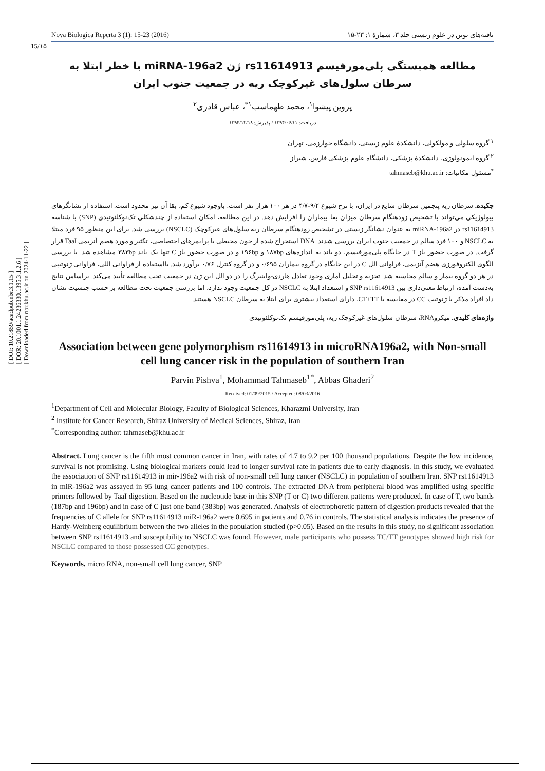[ DOI: 10.21859/acadpub.nbr.3.1.15 ]
[ DOR: 20.1001.1.24236330.1395.3.1.2.6 ]
[ Downloaded from nbr.khu.ac.ir on 2024-11-22 ]
Nova Biologica Reperta 3 (1): 15-23 (2016) یافته‌های نوین در علوم زیستی جلد ۳، شمارهٔ ۱: ۲۳-۱۵
15/۱۵
مطالعه همبستگی پلی‌مورفیسم rs11614913 ژن miRNA-196a2 با خطر ابتلا به سرطان سلول‌های غیرکوچک ریه در جمعیت جنوب ایران
پروین پیشوا<sup>۱</sup>، محمد طهماسب<sup>۱*</sup>، عباس قادری<sup>۲</sup>
دریافت: ۱۳۹۴/۰۶/۱۱ / پذیرش: ۱۳۹۴/۱۲/۱۸
<sup>۱</sup> گروه سلولی و مولکولی، دانشکدهٔ علوم زیستی، دانشگاه خوارزمی، تهران
<sup>۲</sup> گروه ایمونولوژی، دانشکدهٔ پزشکی، دانشگاه علوم پزشکی فارس، شیراز
<sup>*</sup> مسئول مکاتبات: tahmaseb@khu.ac.ir
چکیده. سرطان ریه پنجمین سرطان شایع در ایران، با نرخ شیوع ۹/۲-۴/۷ در هر ۱۰۰ هزار نفر است. باوجود شیوع کم، بقا آن نیز محدود است. استفاده از نشانگرهای بیولوژیکی می‌تواند با تشخیص زودهنگام سرطان میزان بقا بیماران را افزایش دهد. در این مطالعه، امکان استفاده از چندشکلی تک‌نوکلئوتیدی (SNP) با شناسه rs11614913 در miRNA-196a2 به عنوان نشانگر زیستی در تشخیص زودهنگام سرطان ریه سلول‌های غیرکوچک (NSCLC) بررسی شد. برای این منظور ۹۵ فرد مبتلا به NSCLC و ۱۰۰ فرد سالم در جمعیت جنوب ایران بررسی شدند. DNA استخراج شده از خون محیطی یا پرایمرهای اختصاصی، تکثیر و مورد هضم آنزیمی TaaI قرار گرفت. در صورت حضور باز T در جایگاه پلی‌مورفیسم، دو باند به اندازه‌های ۱۸۷bp و ۱۹۶bp و در صورت حضور باز C تنها یک باند ۳۸۳bp مشاهده شد. با بررسی الگوی الکتروفورزی هضم آنزیمی، فراوانی الل C در این جایگاه در گروه بیماران ۰/۶۹۵ و در گروه کنترل ۰/۷۶ برآورد شد. بااستفاده از فراوانی اللی، فراوانی ژنوتیپی در هر دو گروه بیمار و سالم محاسبه شد. تجزیه و تحلیل آماری وجود تعادل هاردی-واینبرگ را در دو الل این ژن در جمعیت تحت مطالعه تأیید می‌کند. براساس نتایج به‌دست آمده، ارتباط معنی‌داری بین SNP rs11614913 و استعداد ابتلا به NSCLC در کل جمعیت وجود ندارد، اما بررسی جمعیت تحت مطالعه بر حسب جنسیت نشان داد افراد مذکر با ژنوتیپ CC در مقایسه با CT+TT، دارای استعداد بیشتری برای ابتلا به سرطان NSCLC هستند.
واژه‌های کلیدی. میکروRNA، سرطان سلول‌های غیرکوچک ریه، پلی‌مورفیسم تک‌نوکلئوتیدی
Association between gene polymorphism rs11614913 in microRNA196a2, with Non-small cell lung cancer risk in the population of southern Iran
Parvin Pishva<sup>1</sup>, Mohammad Tahmaseb<sup>1*</sup>, Abbas Ghaderi<sup>2</sup>
Received: 01/09/2015 / Accepted: 08/03/2016
<sup>1</sup> Department of Cell and Molecular Biology, Faculty of Biological Sciences, Kharazmi University, Iran
<sup>2</sup> Institute for Cancer Research, Shiraz University of Medical Sciences, Shiraz, Iran
<sup>*</sup> Corresponding author: tahmaseb@khu.ac.ir
Abstract. Lung cancer is the fifth most common cancer in Iran, with rates of 4.7 to 9.2 per 100 thousand populations. Despite the low incidence, survival is not promising. Using biological markers could lead to longer survival rate in patients due to early diagnosis. In this study, we evaluated the association of SNP rs11614913 in mir-196a2 with risk of non-small cell lung cancer (NSCLC) in population of southern Iran. SNP rs11614913 in miR-196a2 was assayed in 95 lung cancer patients and 100 controls. The extracted DNA from peripheral blood was amplified using specific primers followed by TaaI digestion. Based on the nucleotide base in this SNP (T or C) two different patterns were produced. In case of T, two bands (187bp and 196bp) and in case of C just one band (383bp) was generated. Analysis of electrophoretic pattern of digestion products revealed that the frequencies of C allele for SNP rs11614913 miR-196a2 were 0.695 in patients and 0.76 in controls. The statistical analysis indicates the presence of Hardy-Weinberg equilibrium between the two alleles in the population studied (p>0.05). Based on the results in this study, no significant association between SNP rs11614913 and susceptibility to NSCLC was found. However, male participants who possess TC/TT genotypes showed high risk for NSCLC compared to those possessed CC genotypes.
Keywords. micro RNA, non-small cell lung cancer, SNP